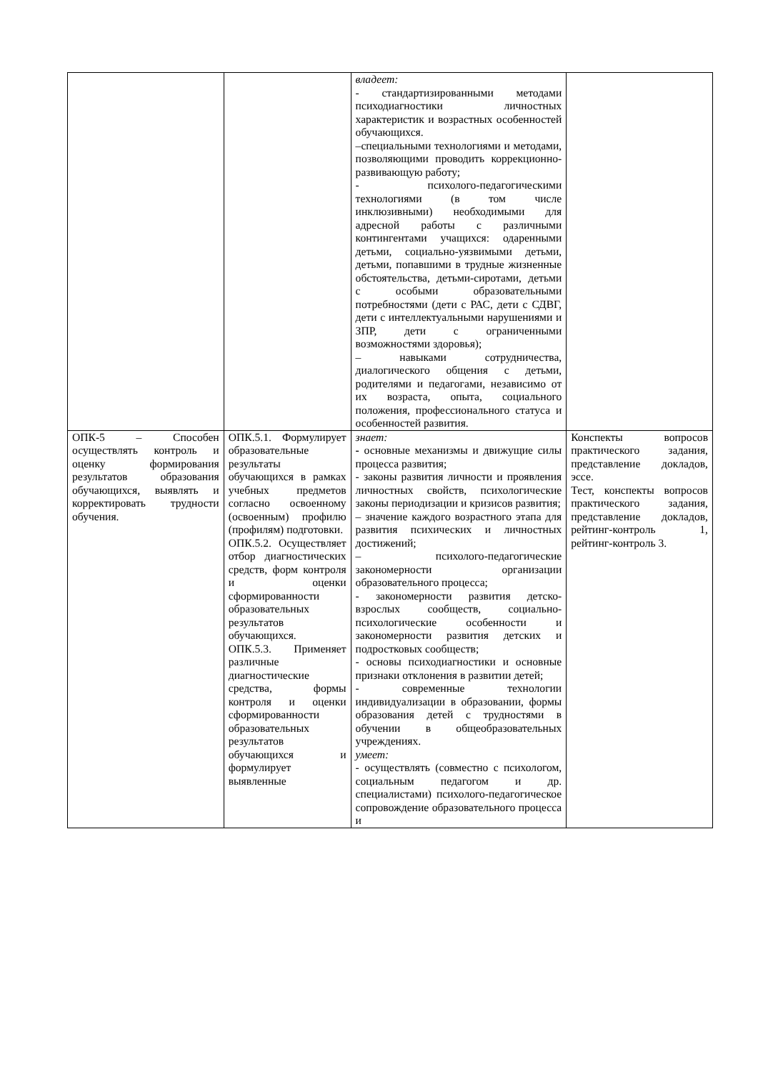| | | владеет: - стандартизированными методами психодиагностики личностных характеристик и возрастных особенностей обучающихся. –специальными технологиями и методами, позволяющими проводить коррекционно-развивающую работу; - психолого-педагогическими технологиями (в том числе инклюзивными) необходимыми для адресной работы с различными контингентами учащихся: одаренными детьми, социально-уязвимыми детьми, детьми, попавшими в трудные жизненные обстоятельства, детьми-сиротами, детьми с особыми образовательными потребностями (дети с РАС, дети с СДВГ, дети с интеллектуальными нарушениями и ЗПР, дети с ограниченными возможностями здоровья); – навыками сотрудничества, диалогического общения с детьми, родителями и педагогами, независимо от их возраста, опыта, социального положения, профессионального статуса и особенностей развития. | |
| ОПК-5 – Способен осуществлять контроль и оценку формирования результатов образования обучающихся, выявлять и корректировать трудности обучения. | ОПК.5.1. Формулирует образовательные результаты обучающихся в рамках учебных предметов согласно освоенному (освоенным) профилю (профилям) подготовки. ОПК.5.2. Осуществляет отбор диагностических средств, форм контроля и оценки сформированности образовательных результатов обучающихся. ОПК.5.3. Применяет различные диагностические средства, формы контроля и оценки сформированности образовательных результатов обучающихся и формулирует выявленные | знает: - основные механизмы и движущие силы процесса развития; - законы развития личности и проявления личностных свойств, психологические законы периодизации и кризисов развития; – значение каждого возрастного этапа для развития психических и личностных достижений; – психолого-педагогические закономерности организации образовательного процесса; - закономерности развития детско-взрослых сообществ, социально-психологические особенности и закономерности развития детских и подростковых сообществ; - основы психодиагностики и основные признаки отклонения в развитии детей; - современные технологии индивидуализации в образовании, формы образования детей с трудностями в обучении в общеобразовательных учреждениях. умеет: - осуществлять (совместно с психологом, социальным педагогом и др. специалистами) психолого-педагогическое сопровождение образовательного процесса и | Конспекты вопросов практического задания, представление докладов, эссе. Тест, конспекты вопросов практического задания, представление докладов, рейтинг-контроль 1, рейтинг-контроль 3. |